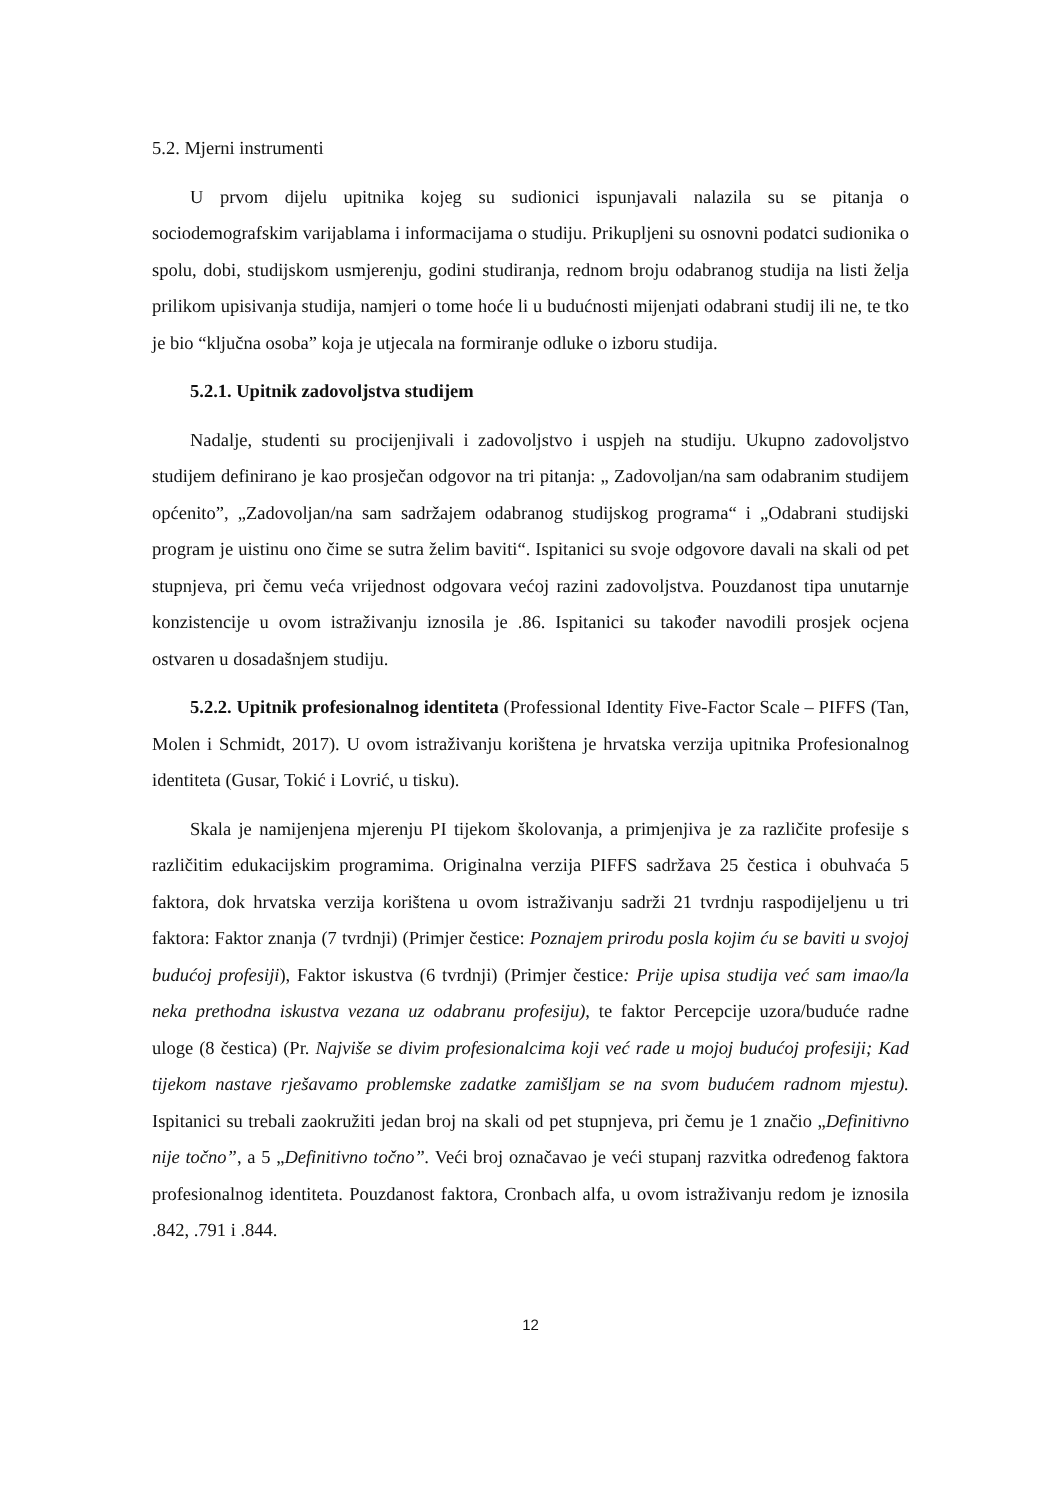5.2. Mjerni instrumenti
U prvom dijelu upitnika kojeg su sudionici ispunjavali nalazila su se pitanja o sociodemografskim varijablama i informacijama o studiju. Prikupljeni su osnovni podatci sudionika o spolu, dobi, studijskom usmjerenju, godini studiranja, rednom broju odabranog studija na listi želja prilikom upisivanja studija, namjeri o tome hoće li u budućnosti mijenjati odabrani studij ili ne, te tko je bio “ključna osoba” koja je utjecala na formiranje odluke o izboru studija.
5.2.1. Upitnik zadovoljstva studijem
Nadalje, studenti su procijenjivali i zadovoljstvo i uspjeh na studiju. Ukupno zadovoljstvo studijem definirano je kao prosječan odgovor na tri pitanja: „ Zadovoljan/na sam odabranim studijem općenito”, „Zadovoljan/na sam sadržajem odabranog studijskog programa“ i „Odabrani studijski program je uistinu ono čime se sutra želim baviti“. Ispitanici su svoje odgovore davali na skali od pet stupnjeva, pri čemu veća vrijednost odgovara većoj razini zadovoljstva. Pouzdanost tipa unutarnje konzistencije u ovom istraživanju iznosila je .86. Ispitanici su također navodili prosjek ocjena ostvaren u dosadašnjem studiju.
5.2.2. Upitnik profesionalnog identiteta (Professional Identity Five-Factor Scale – PIFFS (Tan, Molen i Schmidt, 2017). U ovom istraživanju korištena je hrvatska verzija upitnika Profesionalnog identiteta (Gusar, Tokić i Lovrić, u tisku).
Skala je namijenjena mjerenju PI tijekom školovanja, a primjenjiva je za različite profesije s različitim edukacijskim programima. Originalna verzija PIFFS sadržava 25 čestica i obuhvaća 5 faktora, dok hrvatska verzija korištena u ovom istraživanju sadrži 21 tvrdnju raspodijeljenu u tri faktora: Faktor znanja (7 tvrdnji) (Primjer čestice: Poznajem prirodu posla kojim ću se baviti u svojoj budućoj profesiji), Faktor iskustva (6 tvrdnji) (Primjer čestice: Prije upisa studija već sam imao/la neka prethodna iskustva vezana uz odabranu profesiju), te faktor Percepcije uzora/buduće radne uloge (8 čestica) (Pr. Najviše se divim profesionalcima koji već rade u mojoj budućoj profesiji; Kad tijekom nastave rješavamo problemske zadatke zamišljam se na svom budućem radnom mjestu). Ispitanici su trebali zaokružiti jedan broj na skali od pet stupnjeva, pri čemu je 1 značio „Definitivno nije točno”, a 5 „Definitivno točno”. Veći broj označavao je veći stupanj razvitka određenog faktora profesionalnog identiteta. Pouzdanost faktora, Cronbach alfa, u ovom istraživanju redom je iznosila .842, .791 i .844.
12